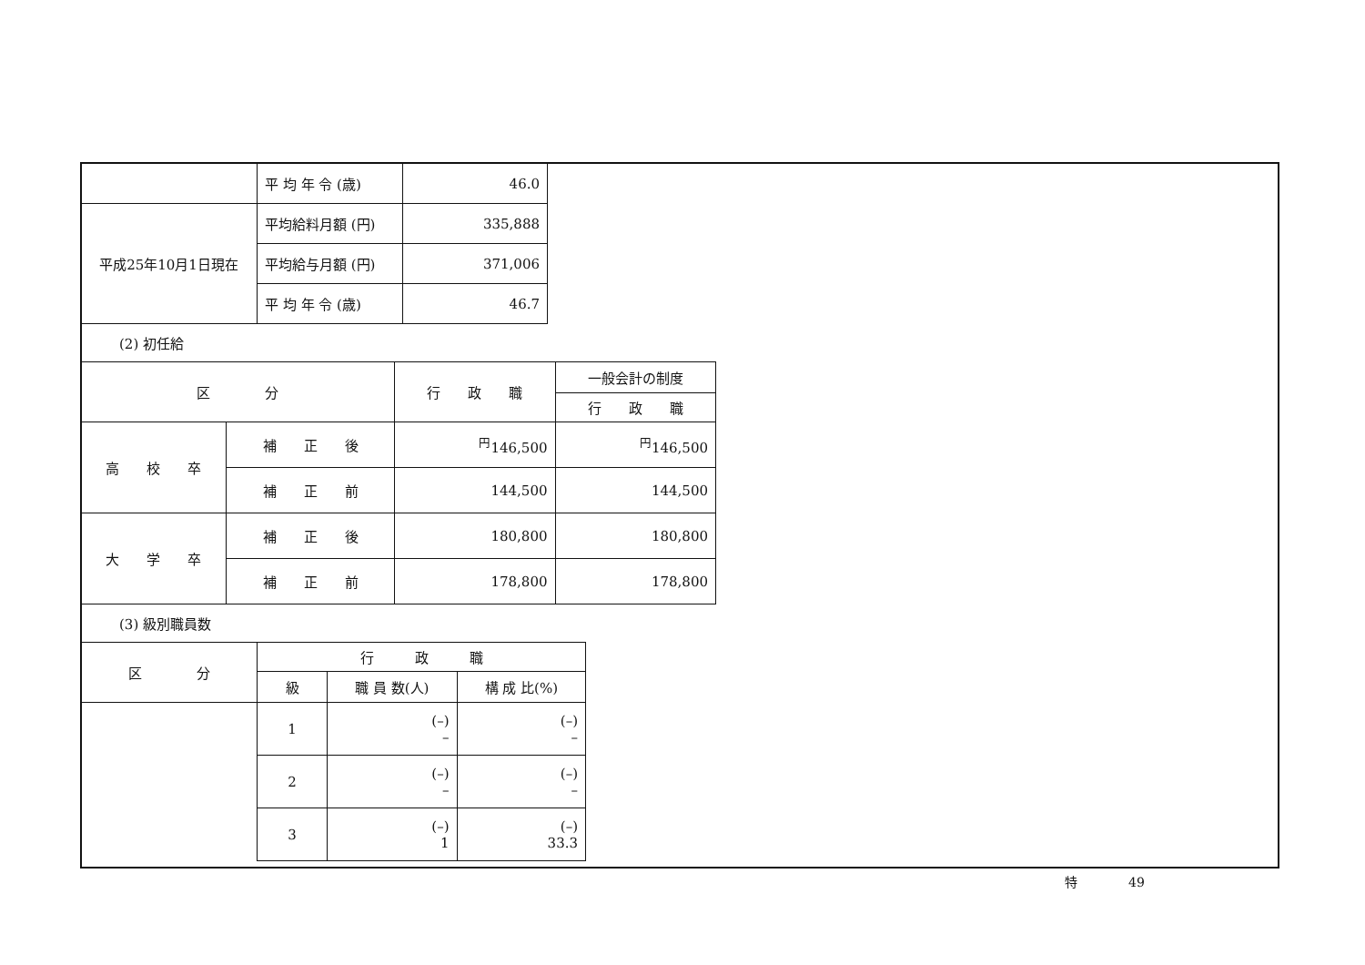| | 平 均 年 令 (歳) | 46.0 |
| 平成25年10月1日現在 | 平均給料月額 (円) | 335,888 |
| | 平均給与月額 (円) | 371,006 |
| | 平 均 年 令 (歳) | 46.7 |
(2) 初任給
| 区 分 | | 行 政 職 | 一般会計の制度 |
| --- | --- | --- | --- |
| | | | 行 政 職 |
| 高 校 卒 | 補 正 後 | <sup>円</sup>146,500 | <sup>円</sup>146,500 |
| | 補 正 前 | 144,500 | 144,500 |
| 大 学 卒 | 補 正 後 | 180,800 | 180,800 |
| | 補 正 前 | 178,800 | 178,800 |
(3) 級別職員数
| 区 分 | 行 政 職 | | |
| --- | --- | --- | --- |
| | 級 | 職 員 数(人) | 構 成 比(%) |
| | 1 | (–) – | (–) – |
| | 2 | (–) – | (–) – |
| | 3 | (–) 1 | (–) 33.3 |
特　　　　49